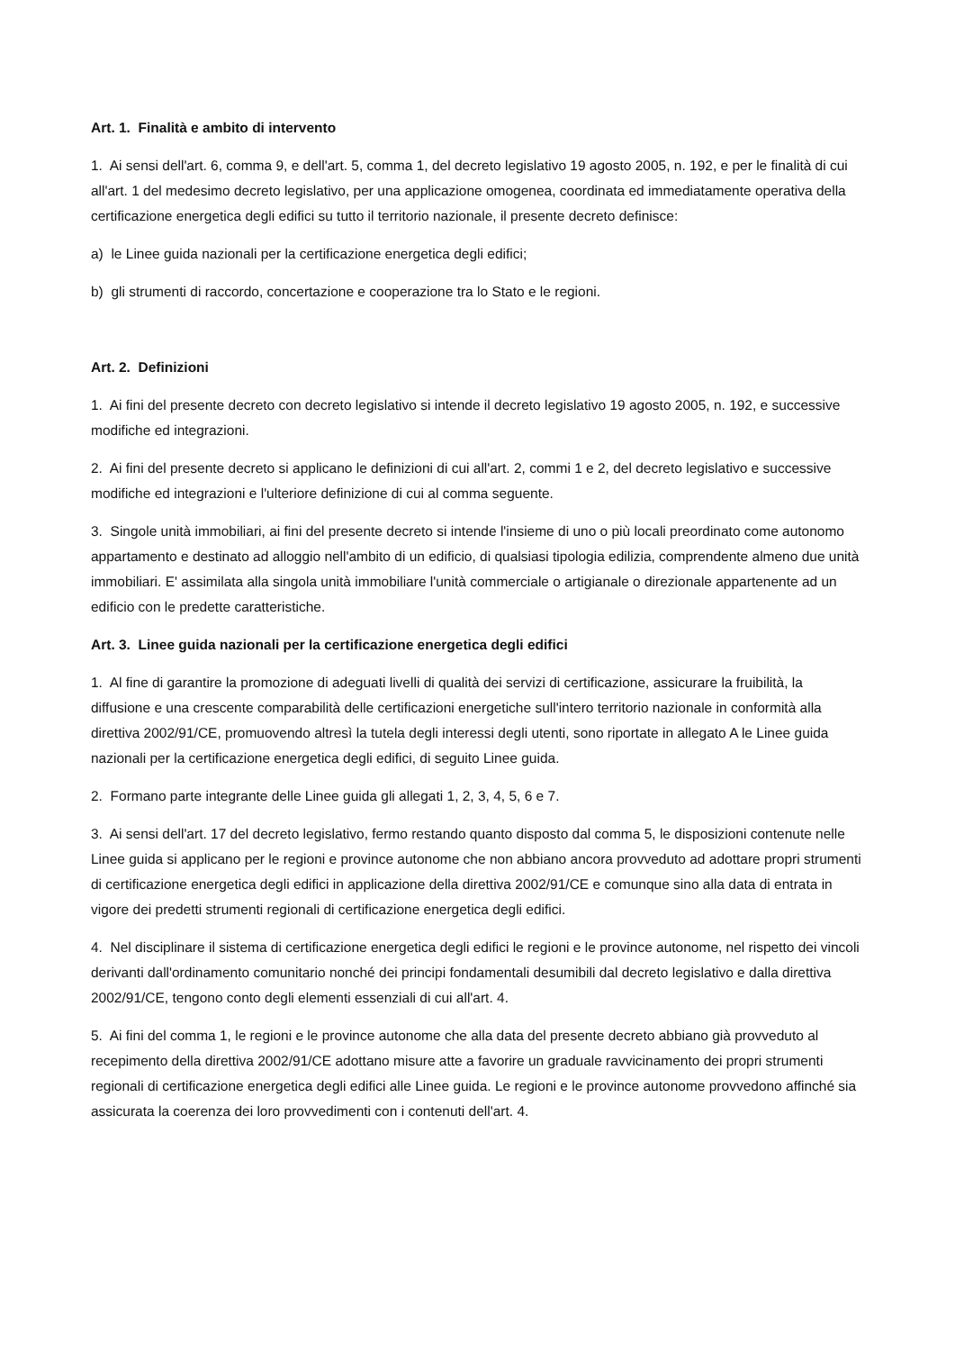Art. 1. Finalità e ambito di intervento
1. Ai sensi dell'art. 6, comma 9, e dell'art. 5, comma 1, del decreto legislativo 19 agosto 2005, n. 192, e per le finalità di cui all'art. 1 del medesimo decreto legislativo, per una applicazione omogenea, coordinata ed immediatamente operativa della certificazione energetica degli edifici su tutto il territorio nazionale, il presente decreto definisce:
a) le Linee guida nazionali per la certificazione energetica degli edifici;
b) gli strumenti di raccordo, concertazione e cooperazione tra lo Stato e le regioni.
Art. 2. Definizioni
1. Ai fini del presente decreto con decreto legislativo si intende il decreto legislativo 19 agosto 2005, n. 192, e successive modifiche ed integrazioni.
2. Ai fini del presente decreto si applicano le definizioni di cui all'art. 2, commi 1 e 2, del decreto legislativo e successive modifiche ed integrazioni e l'ulteriore definizione di cui al comma seguente.
3. Singole unità immobiliari, ai fini del presente decreto si intende l'insieme di uno o più locali preordinato come autonomo appartamento e destinato ad alloggio nell'ambito di un edificio, di qualsiasi tipologia edilizia, comprendente almeno due unità immobiliari. E' assimilata alla singola unità immobiliare l'unità commerciale o artigianale o direzionale appartenente ad un edificio con le predette caratteristiche.
Art. 3. Linee guida nazionali per la certificazione energetica degli edifici
1. Al fine di garantire la promozione di adeguati livelli di qualità dei servizi di certificazione, assicurare la fruibilità, la diffusione e una crescente comparabilità delle certificazioni energetiche sull'intero territorio nazionale in conformità alla direttiva 2002/91/CE, promuovendo altresì la tutela degli interessi degli utenti, sono riportate in allegato A le Linee guida nazionali per la certificazione energetica degli edifici, di seguito Linee guida.
2. Formano parte integrante delle Linee guida gli allegati 1, 2, 3, 4, 5, 6 e 7.
3. Ai sensi dell'art. 17 del decreto legislativo, fermo restando quanto disposto dal comma 5, le disposizioni contenute nelle Linee guida si applicano per le regioni e province autonome che non abbiano ancora provveduto ad adottare propri strumenti di certificazione energetica degli edifici in applicazione della direttiva 2002/91/CE e comunque sino alla data di entrata in vigore dei predetti strumenti regionali di certificazione energetica degli edifici.
4. Nel disciplinare il sistema di certificazione energetica degli edifici le regioni e le province autonome, nel rispetto dei vincoli derivanti dall'ordinamento comunitario nonché dei principi fondamentali desumibili dal decreto legislativo e dalla direttiva 2002/91/CE, tengono conto degli elementi essenziali di cui all'art. 4.
5. Ai fini del comma 1, le regioni e le province autonome che alla data del presente decreto abbiano già provveduto al recepimento della direttiva 2002/91/CE adottano misure atte a favorire un graduale ravvicinamento dei propri strumenti regionali di certificazione energetica degli edifici alle Linee guida. Le regioni e le province autonome provvedono affinché sia assicurata la coerenza dei loro provvedimenti con i contenuti dell'art. 4.